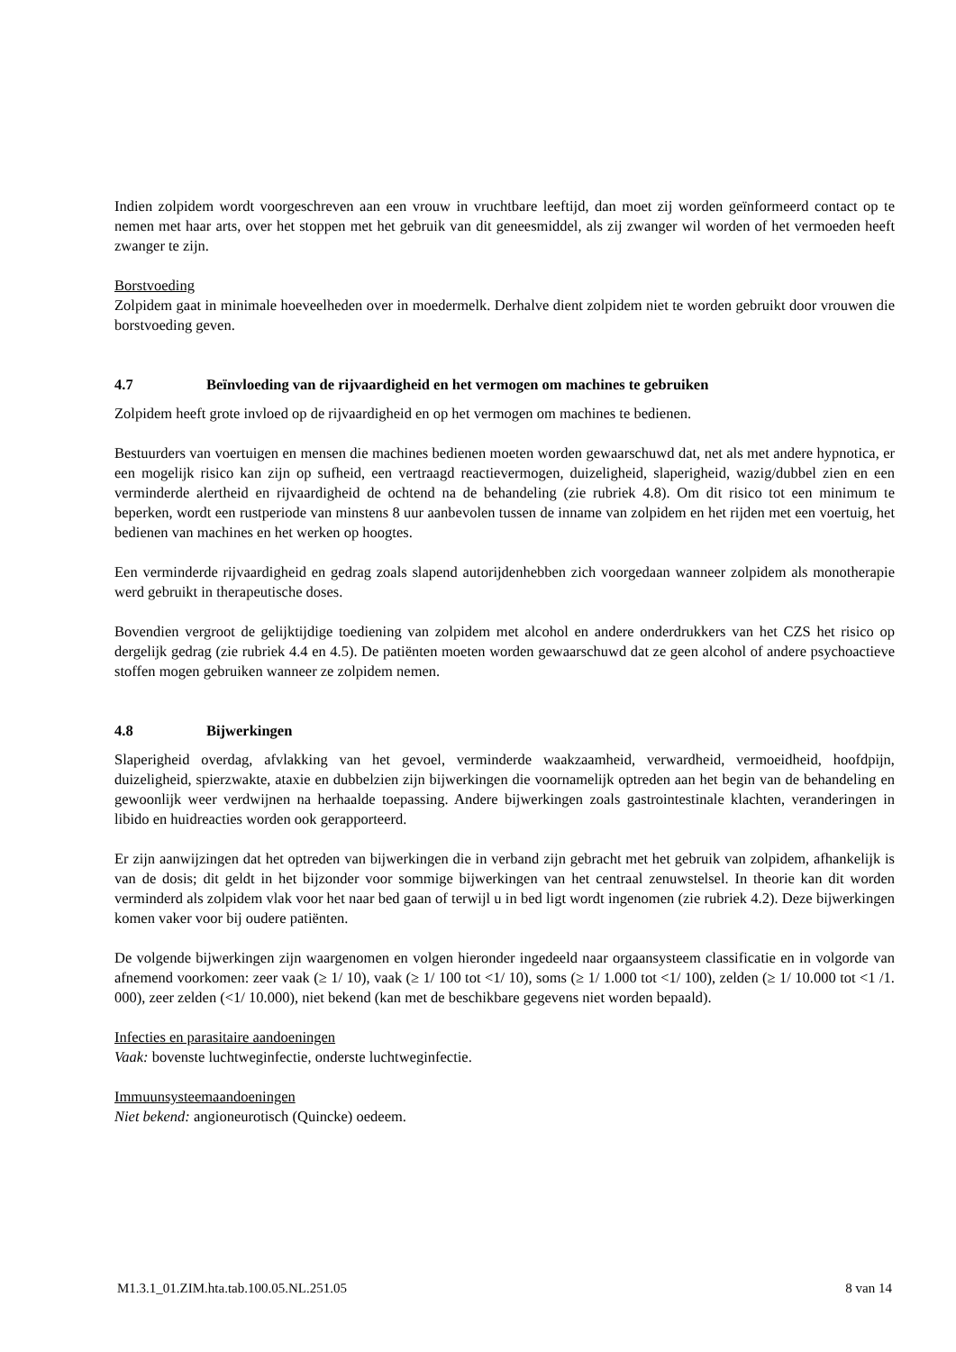Indien zolpidem wordt voorgeschreven aan een vrouw in vruchtbare leeftijd, dan moet zij worden geïnformeerd contact op te nemen met haar arts, over het stoppen met het gebruik van dit geneesmiddel, als zij zwanger wil worden of het vermoeden heeft zwanger te zijn.
Borstvoeding
Zolpidem gaat in minimale hoeveelheden over in moedermelk. Derhalve dient zolpidem niet te worden gebruikt door vrouwen die borstvoeding geven.
4.7 Beïnvloeding van de rijvaardigheid en het vermogen om machines te gebruiken
Zolpidem heeft grote invloed op de rijvaardigheid en op het vermogen om machines te bedienen.
Bestuurders van voertuigen en mensen die machines bedienen moeten worden gewaarschuwd dat, net als met andere hypnotica, er een mogelijk risico kan zijn op sufheid, een vertraagd reactievermogen, duizeligheid, slaperigheid, wazig/dubbel zien en een verminderde alertheid en rijvaardigheid de ochtend na de behandeling (zie rubriek 4.8). Om dit risico tot een minimum te beperken, wordt een rustperiode van minstens 8 uur aanbevolen tussen de inname van zolpidem en het rijden met een voertuig, het bedienen van machines en het werken op hoogtes.
Een verminderde rijvaardigheid en gedrag zoals slapend autorijdenhebben zich voorgedaan wanneer zolpidem als monotherapie werd gebruikt in therapeutische doses.
Bovendien vergroot de gelijktijdige toediening van zolpidem met alcohol en andere onderdrukkers van het CZS het risico op dergelijk gedrag (zie rubriek 4.4 en 4.5). De patiënten moeten worden gewaarschuwd dat ze geen alcohol of andere psychoactieve stoffen mogen gebruiken wanneer ze zolpidem nemen.
4.8 Bijwerkingen
Slaperigheid overdag, afvlakking van het gevoel, verminderde waakzaamheid, verwardheid, vermoeidheid, hoofdpijn, duizeligheid, spierzwakte, ataxie en dubbelzien zijn bijwerkingen die voornamelijk optreden aan het begin van de behandeling en gewoonlijk weer verdwijnen na herhaalde toepassing. Andere bijwerkingen zoals gastrointestinale klachten, veranderingen in libido en huidreacties worden ook gerapporteerd.
Er zijn aanwijzingen dat het optreden van bijwerkingen die in verband zijn gebracht met het gebruik van zolpidem, afhankelijk is van de dosis; dit geldt in het bijzonder voor sommige bijwerkingen van het centraal zenuwstelsel. In theorie kan dit worden verminderd als zolpidem vlak voor het naar bed gaan of terwijl u in bed ligt wordt ingenomen (zie rubriek 4.2). Deze bijwerkingen komen vaker voor bij oudere patiënten.
De volgende bijwerkingen zijn waargenomen en volgen hieronder ingedeeld naar orgaansysteem classificatie en in volgorde van afnemend voorkomen: zeer vaak (≥ 1/ 10), vaak (≥ 1/ 100 tot <1/ 10), soms (≥ 1/ 1.000 tot <1/ 100), zelden (≥ 1/ 10.000 tot <1 /1. 000), zeer zelden (<1/ 10.000), niet bekend (kan met de beschikbare gegevens niet worden bepaald).
Infecties en parasitaire aandoeningen
Vaak: bovenste luchtweginfectie, onderste luchtweginfectie.
Immuunsysteemaandoeningen
Niet bekend: angioneurotisch (Quincke) oedeem.
M1.3.1_01.ZIM.hta.tab.100.05.NL.251.05 8 van 14